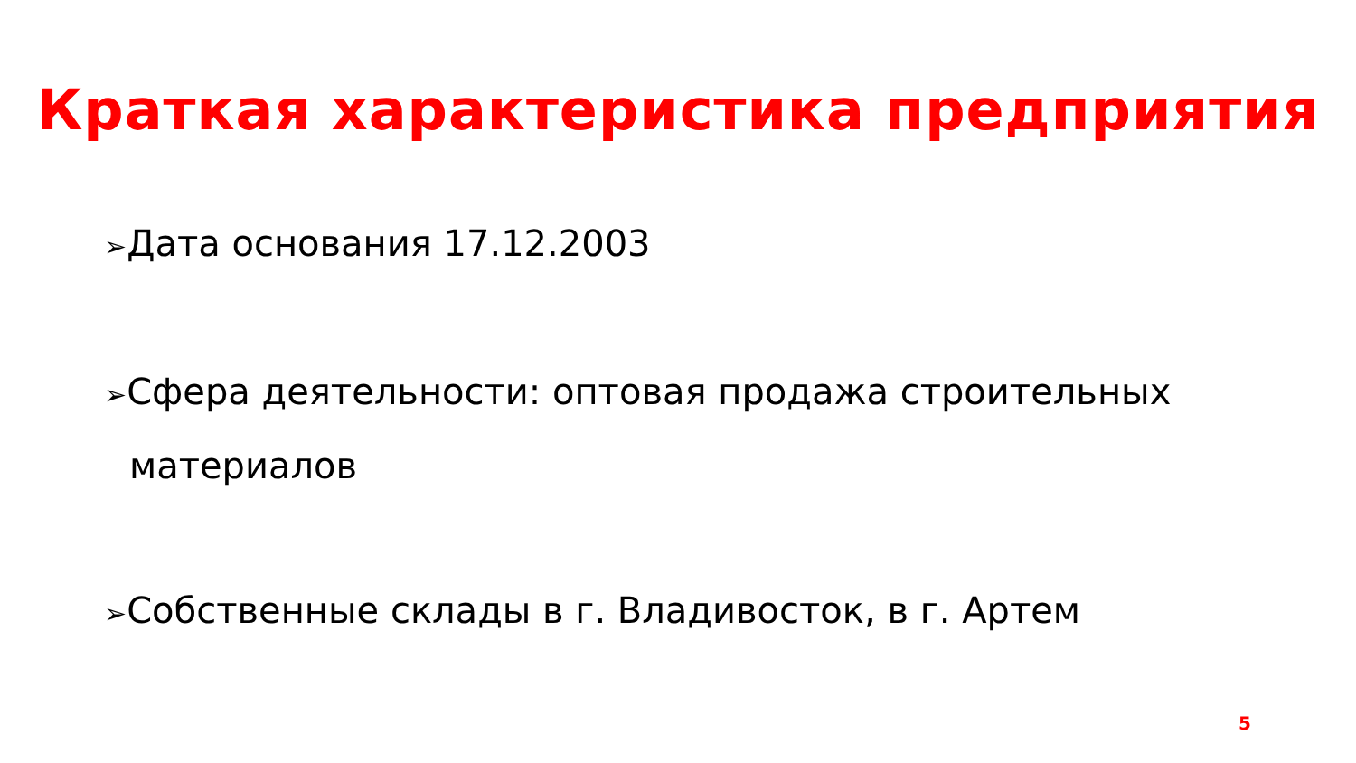Краткая характеристика предприятия
➢Дата основания 17.12.2003
➢Сфера деятельности: оптовая продажа строительных
материалов
➢Собственные склады в г. Владивосток, в г. Артем
5